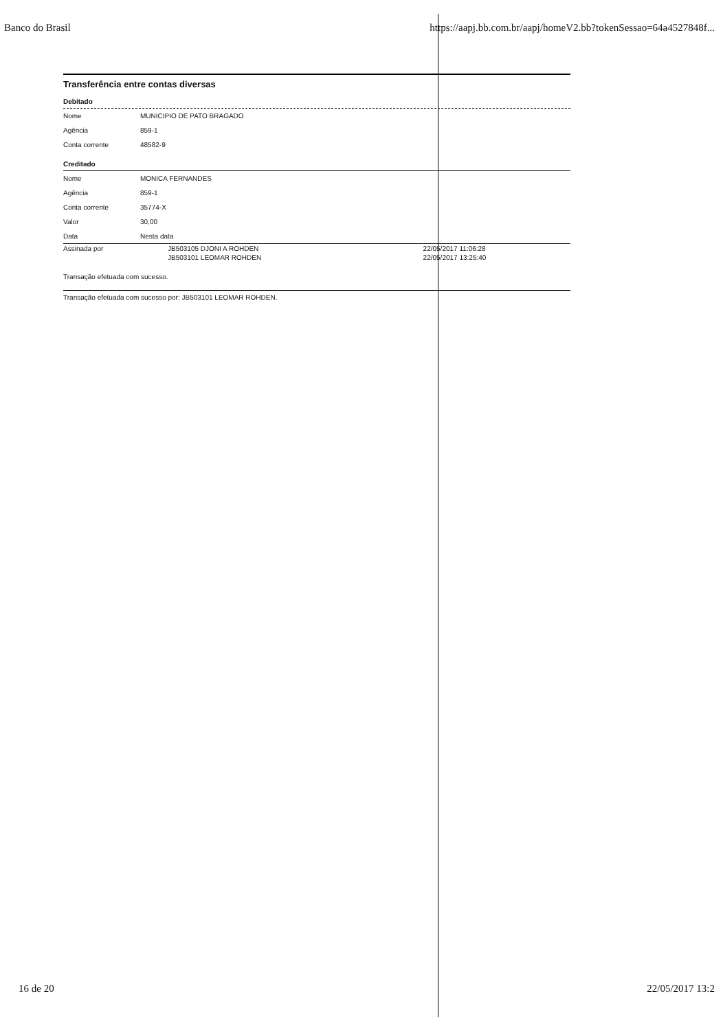Banco do Brasil https://aapj.bb.com.br/aapj/homeV2.bb?tokenSessao=64a4527848f...
Transferência entre contas diversas
Debitado
| Nome | MUNICIPIO DE PATO BRAGADO |
| Agência | 859-1 |
| Conta corrente | 48582-9 |
Creditado
| Nome | MONICA FERNANDES |
| Agência | 859-1 |
| Conta corrente | 35774-X |
| Valor | 30,00 |
| Data | Nesta data |
| Assinada por | JB503105 DJONI A ROHDEN | 22/05/2017 11:06:28 |
| | JB503101 LEOMAR ROHDEN | 22/05/2017 13:25:40 |
Transação efetuada com sucesso.
Transação efetuada com sucesso por: JB503101 LEOMAR ROHDEN.
16 de 20 22/05/2017 13:2